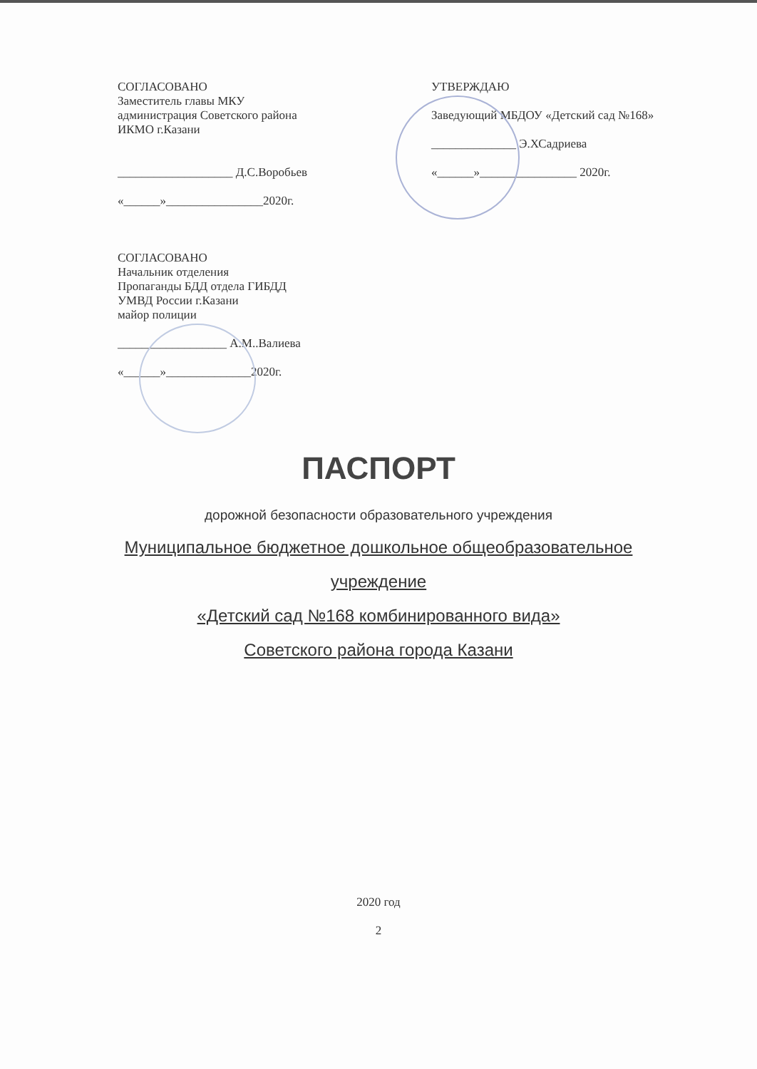СОГЛАСОВАНО
Заместитель главы МКУ
администрация Советского района
ИКМО г.Казани
___________________ Д.С.Воробьев
«______»________________2020г.
СОГЛАСОВАНО
Начальник отделения
Пропаганды БДД отдела ГИБДД
УМВД России г.Казани
майор полиции
__________________ А.М..Валиева
«______»______________2020г.
УТВЕРЖДАЮ
Заведующий МБДОУ «Детский сад №168»
______________ Э.ХСадриева
«______»________________ 2020г.
ПАСПОРТ
дорожной безопасности образовательного учреждения
Муниципальное бюджетное дошкольное общеобразовательное
учреждение
«Детский сад №168 комбинированного вида»
Советского района города Казани
2020 год
2